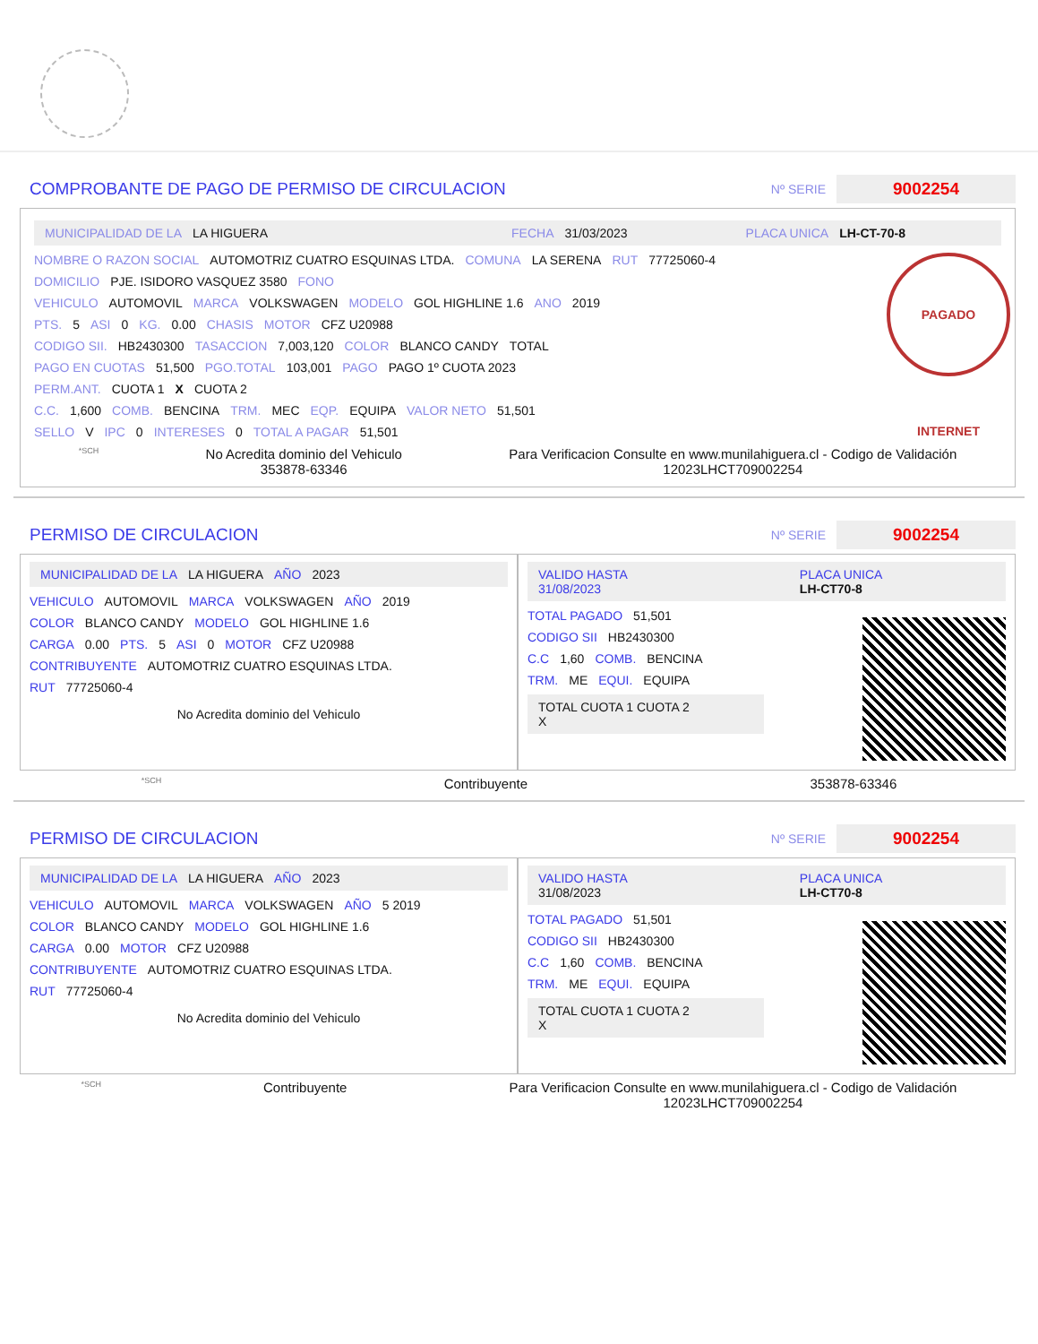COMPROBANTE DE PAGO DE PERMISO DE CIRCULACION
Nº SERIE 9002254
MUNICIPALIDAD DE LA LA HIGUERA FECHA 31/03/2023 PLACA UNICA LH-CT-70-8
PAGADO INTERNET
NOMBRE O RAZON SOCIAL AUTOMOTRIZ CUATRO ESQUINAS LTDA. COMUNA LA SERENA RUT 77725060-4
DOMICILIO PJE. ISIDORO VASQUEZ 3580 FONO
VEHICULO AUTOMOVIL MARCA VOLKSWAGEN MODELO GOL HIGHLINE 1.6 ANO 2019
PTS. 5 ASI 0 KG. 0.00 CHASIS MOTOR CFZ U20988
CODIGO SII. HB2430300 TASACCION 7,003,120 COLOR BLANCO CANDY TOTAL
PAGO EN CUOTAS 51,500 PGO.TOTAL 103,001 PAGO PAGO 1º CUOTA 2023
PERM.ANT. CUOTA 1 X CUOTA 2
C.C. 1,600 COMB. BENCINA TRM. MEC EQP. EQUIPA VALOR NETO 51,501
SELLO V IPC 0 INTERESES 0 TOTAL A PAGAR 51,501
*SCH
No Acredita dominio del Vehiculo
353878-63346
Para Verificacion Consulte en www.munilahiguera.cl - Codigo de Validación
12023LHCT709002254
PERMISO DE CIRCULACION
Nº SERIE 9002254
MUNICIPALIDAD DE LA LA HIGUERA AÑO 2023
VEHICULO AUTOMOVIL MARCA VOLKSWAGEN AÑO 2019
COLOR BLANCO CANDY MODELO GOL HIGHLINE 1.6
CARGA 0.00 PTS. 5 ASI 0 MOTOR CFZ U20988
CONTRIBUYENTE AUTOMOTRIZ CUATRO ESQUINAS LTDA.
RUT 77725060-4
No Acredita dominio del Vehiculo
VALIDO HASTA
31/08/2023 PLACA UNICA
LH-CT70-8
TOTAL PAGADO 51,501
CODIGO SII HB2430300
C.C 1,60 COMB. BENCINA
TRM. ME EQUI. EQUIPA
TOTAL CUOTA 1 CUOTA 2
X
*SCH Contribuyente 353878-63346
PERMISO DE CIRCULACION
Nº SERIE 9002254
MUNICIPALIDAD DE LA LA HIGUERA AÑO 2023
VEHICULO AUTOMOVIL MARCA VOLKSWAGEN AÑO 5 2019
COLOR BLANCO CANDY MODELO GOL HIGHLINE 1.6
CARGA 0.00 MOTOR CFZ U20988
CONTRIBUYENTE AUTOMOTRIZ CUATRO ESQUINAS LTDA.
RUT 77725060-4
No Acredita dominio del Vehiculo
VALIDO HASTA
31/08/2023 PLACA UNICA
LH-CT70-8
TOTAL PAGADO 51,501
CODIGO SII HB2430300
C.C 1,60 COMB. BENCINA
TRM. ME EQUI. EQUIPA
TOTAL CUOTA 1 CUOTA 2
X
*SCH Contribuyente Para Verificacion Consulte en www.munilahiguera.cl - Codigo de Validación
12023LHCT709002254